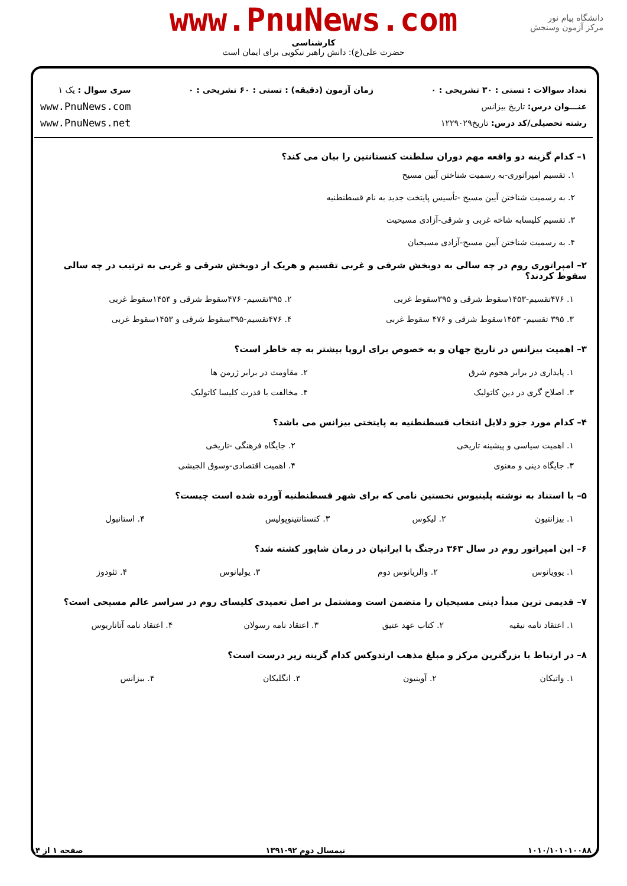www.PnuNews.com
کارشناسی
حضرت علی(ع): دانش راهبر نیکویی برای ایمان است
دانشگاه پیام نور
مرکز آزمون وسنجش
تعداد سوالات : تستی : ۳۰ تشریحی : ۰
عنـــوان درس: تاریخ بیزانس
رشته تحصیلی/کد درس: تاریخ۱۲۲۹۰۲۹
زمان آزمون (دقیقه) : تستی : ۶۰ تشریحی : ۰
سری سوال : یک ۱
www.PnuNews.com
www.PnuNews.net
۱– کدام گزینه دو واقعه مهم دوران سلطنت کنستانتین را بیان می کند؟
۱. تقسیم امپراتوری-به رسمیت شناختن آیین مسیح
۲. به رسمیت شناختن آیین مسیح -تأسیس پایتخت جدید به نام قسطنطنیه
۳. تقسیم کلیسابه شاخه غربی و شرقی-آزادی مسیحیت
۴. به رسمیت شناختن آیین مسیح-آزادی مسیحیان
۲– امپراتوری روم در چه سالی به دوبخش شرقی و غربی تقسیم و هریک از دوبخش شرقی و غربی به ترتیب در چه سالی سقوط کردند؟
| ۱. ۴۷۶تقسیم-۱۴۵۳سقوط شرقی و ۳۹۵سقوط غربی | ۲. ۳۹۵تقسیم- ۴۷۶سقوط شرقی و ۱۴۵۳سقوط غربی |
| ۳. ۳۹۵ تقسیم- ۱۴۵۳سقوط شرقی و ۴۷۶ سقوط غربی | ۴. ۴۷۶تقسیم-۳۹۵سقوط شرقی و ۱۴۵۳سقوط غربی |
۳– اهمیت بیزانس در تاریخ جهان و به خصوص برای اروپا بیشتر به چه خاطر است؟
| ۱. پایداری در برابر هجوم شرق | ۲. مقاومت در برابر ژرمن ها |
| ۳. اصلاح گری در دین کاتولیک | ۴. مخالفت با قدرت کلیسا کاتولیک |
۴– کدام مورد جزو دلایل انتخاب قسطنطنیه به پایتختی بیزانس می باشد؟
| ۱. اهمیت سیاسی و پیشینه تاریخی | ۲. جایگاه فرهنگی -تاریخی |
| ۳. جایگاه دینی و معنوی | ۴. اهمیت اقتصادی-وسوق الجیشی |
۵– با استناد به نوشته پلینیوس نخستین نامی که برای شهر قسطنطنیه آورده شده است چیست؟
| ۱. بیزانتیون | ۲. لیکوس | ۳. کنستانتینوپولیس | ۴. استانبول |
۶– این امپراتور روم در سال ۳۶۳ درجنگ با ایرانیان در زمان شاپور کشته شد؟
| ۱. یوویانوس | ۲. والریانوس دوم | ۳. یولیانوس | ۴. تئودوز |
۷– قدیمی ترین مبدأ دینی مسیحیان را متضمن است ومشتمل بر اصل تعمیدی کلیسای روم در سراسر عالم مسیحی است؟
| ۱. اعتقاد نامه نیقیه | ۲. کتاب عهد عتیق | ۳. اعتقاد نامه رسولان | ۴. اعتقاد نامه آتاناریوس |
۸– در ارتباط با بزرگترین مرکز و مبلغ مذهب ارتدوکس کدام گزینه زیر درست است؟
| ۱. واتیکان | ۲. آوینیون | ۳. انگلیکان | ۴. بیزانس |
۱۰۱۰/۱۰۱۰۱۰۰۸۸ نیمسال دوم ۹۲-۱۳۹۱ صفحه ۱ از ۴